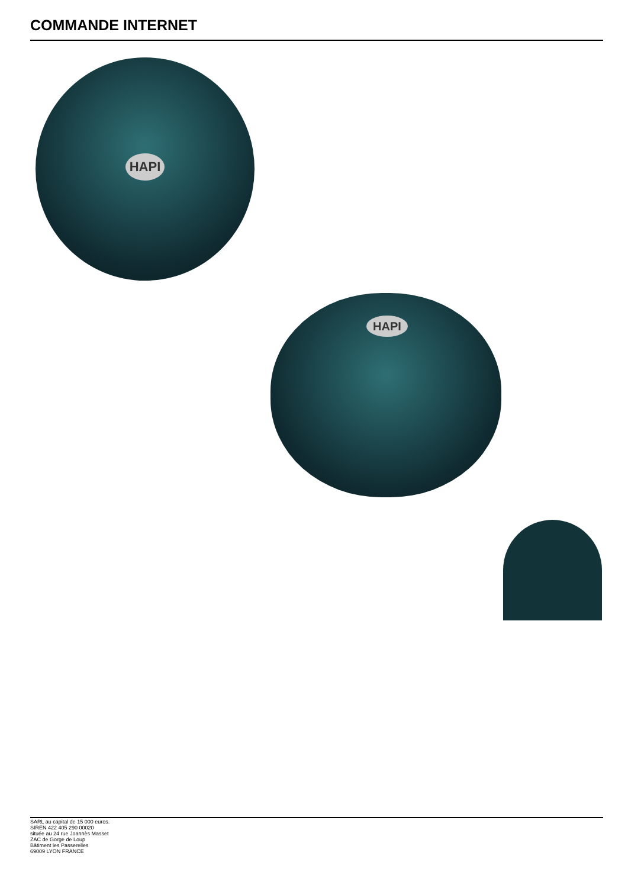COMMANDE INTERNET
HAPI
HAPI
SARL au capital de 15 000 euros.
SIREN 422 405 290 00020
située au 24 rue Joannès Masset
ZAC de Gorge de Loup
Bâtiment les Passerelles
69009 LYON FRANCE